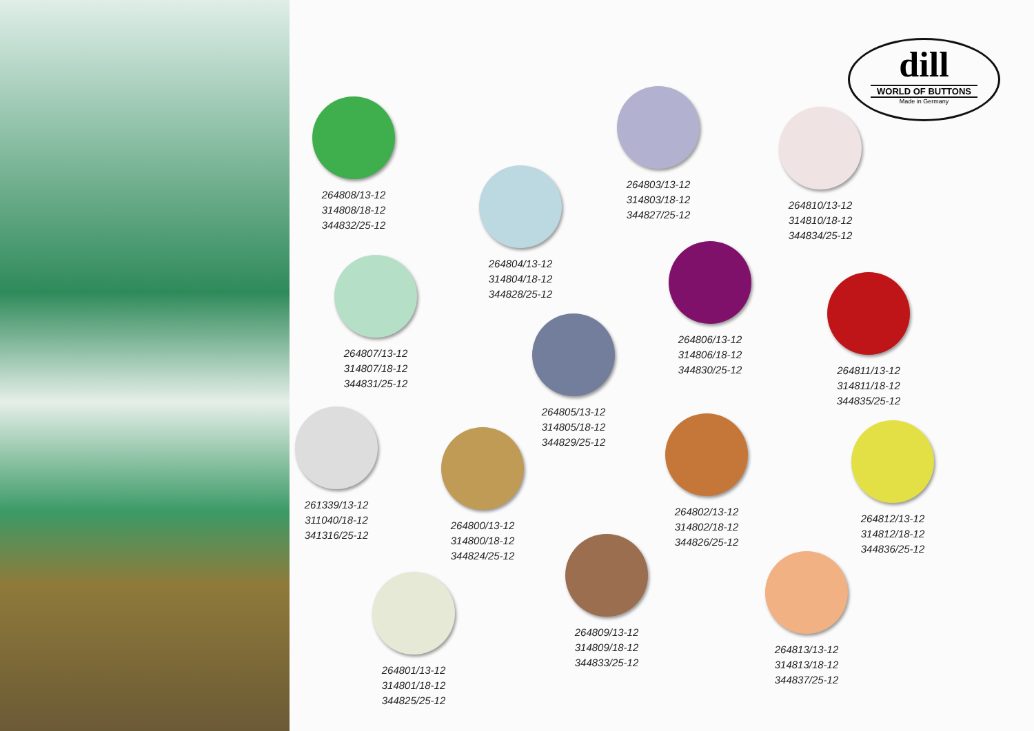dill
WORLD OF BUTTONS
Made in Germany
264808/13-12
314808/18-12
344832/25-12
264804/13-12
314804/18-12
344828/25-12
264803/13-12
314803/18-12
344827/25-12
264810/13-12
314810/18-12
344834/25-12
264807/13-12
314807/18-12
344831/25-12
264806/13-12
314806/18-12
344830/25-12
264811/13-12
314811/18-12
344835/25-12
264805/13-12
314805/18-12
344829/25-12
261339/13-12
311040/18-12
341316/25-12
264800/13-12
314800/18-12
344824/25-12
264802/13-12
314802/18-12
344826/25-12
264812/13-12
314812/18-12
344836/25-12
264809/13-12
314809/18-12
344833/25-12
264813/13-12
314813/18-12
344837/25-12
264801/13-12
314801/18-12
344825/25-12